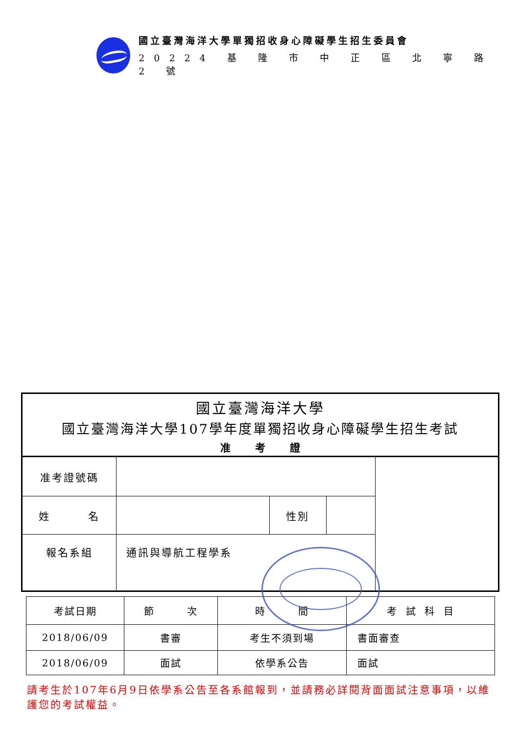國立臺灣海洋大學單獨招收身心障礙學生招生委員會
20224 基 隆 市 中 正 區 北 寧 路 2 號
國立臺灣海洋大學
國立臺灣海洋大學107學年度單獨招收身心障礙學生招生考試
准考證
| 准考證號碼 | | | | |
| 姓 名 | | 性別 | | |
| 報名系組 | 通訊與導航工程學系 | | | |
| 考試日期 | 節 次 | 時 間 | 考 試 科 目 |
| 2018/06/09 | 書審 | 考生不須到場 | 書面審查 |
| 2018/06/09 | 面試 | 依學系公告 | 面試 |
請考生於107年6月9日依學系公告至各系館報到，並請務必詳閱背面面試注意事項，以維護您的考試權益。